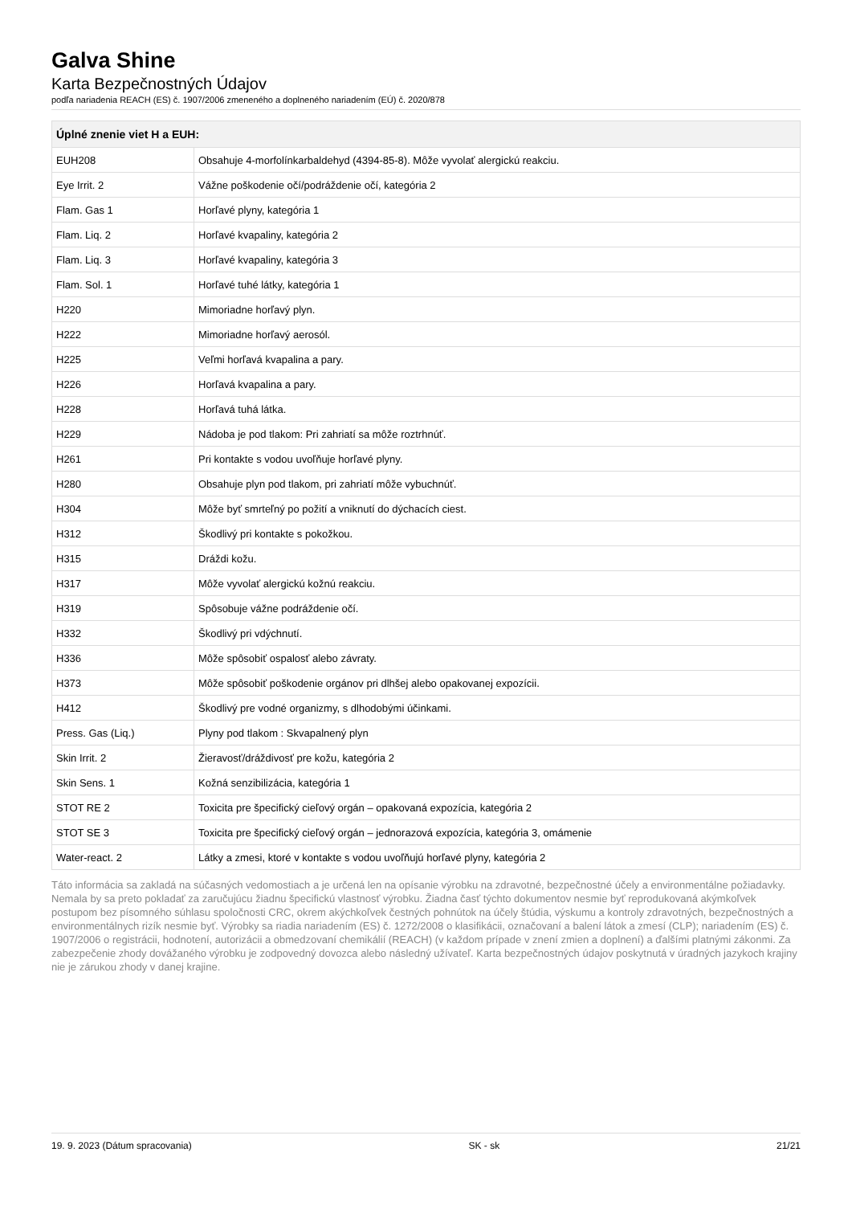Galva Shine
Karta Bezpečnostných Údajov
podľa nariadenia REACH (ES) č. 1907/2006 zmeneného a doplneného nariadením (EÚ) č. 2020/878
| Úplné znenie viet H a EUH: | |
| --- | --- |
| EUH208 | Obsahuje 4-morfolínkarbaldehyd (4394-85-8). Môže vyvolať alergickú reakciu. |
| Eye Irrit. 2 | Vážne poškodenie očí/podráždenie očí, kategória 2 |
| Flam. Gas 1 | Horľavé plyny, kategória 1 |
| Flam. Liq. 2 | Horľavé kvapaliny, kategória 2 |
| Flam. Liq. 3 | Horľavé kvapaliny, kategória 3 |
| Flam. Sol. 1 | Horľavé tuhé látky, kategória 1 |
| H220 | Mimoriadne horľavý plyn. |
| H222 | Mimoriadne horľavý aerosól. |
| H225 | Veľmi horľavá kvapalina a pary. |
| H226 | Horľavá kvapalina a pary. |
| H228 | Horľavá tuhá látka. |
| H229 | Nádoba je pod tlakom: Pri zahriatí sa môže roztrhnúť. |
| H261 | Pri kontakte s vodou uvoľňuje horľavé plyny. |
| H280 | Obsahuje plyn pod tlakom, pri zahriatí môže vybuchnúť. |
| H304 | Môže byť smrteľný po požití a vniknutí do dýchacích ciest. |
| H312 | Škodlivý pri kontakte s pokožkou. |
| H315 | Dráždi kožu. |
| H317 | Môže vyvolať alergickú kožnú reakciu. |
| H319 | Spôsobuje vážne podráždenie očí. |
| H332 | Škodlivý pri vdýchnutí. |
| H336 | Môže spôsobiť ospalosť alebo závraty. |
| H373 | Môže spôsobiť poškodenie orgánov pri dlhšej alebo opakovanej expozícii. |
| H412 | Škodlivý pre vodné organizmy, s dlhodobými účinkami. |
| Press. Gas (Liq.) | Plyny pod tlakom : Skvapalnený plyn |
| Skin Irrit. 2 | Žieravosť/dráždivosť pre kožu, kategória 2 |
| Skin Sens. 1 | Kožná senzibilizácia, kategória 1 |
| STOT RE 2 | Toxicita pre špecifický cieľový orgán – opakovaná expozícia, kategória 2 |
| STOT SE 3 | Toxicita pre špecifický cieľový orgán – jednorazová expozícia, kategória 3, omámenie |
| Water-react. 2 | Látky a zmesi, ktoré v kontakte s vodou uvoľňujú horľavé plyny, kategória 2 |
Táto informácia sa zakladá na súčasných vedomostiach a je určená len na opísanie výrobku na zdravotné, bezpečnostné účely a environmentálne požiadavky. Nemala by sa preto pokladať za zaručujúcu žiadnu špecifickú vlastnosť výrobku. Žiadna časť týchto dokumentov nesmie byť reprodukovaná akýmkoľvek postupom bez písomného súhlasu spoločnosti CRC, okrem akýchkoľvek čestných pohnútok na účely štúdia, výskumu a kontroly zdravotných, bezpečnostných a environmentálnych rizík nesmie byť. Výrobky sa riadia nariadením (ES) č. 1272/2008 o klasifikácii, označovaní a balení látok a zmesí (CLP); nariadením (ES) č. 1907/2006 o registrácii, hodnotení, autorizácii a obmedzovaní chemikálií (REACH) (v každom prípade v znení zmien a doplnení) a ďalšími platnými zákonmi. Za zabezpečenie zhody dovážaného výrobku je zodpovedný dovozca alebo následný užívateľ. Karta bezpečnostných údajov poskytnutá v úradných jazykoch krajiny nie je zárukou zhody v danej krajine.
19. 9. 2023 (Dátum spracovania) SK - sk 21/21